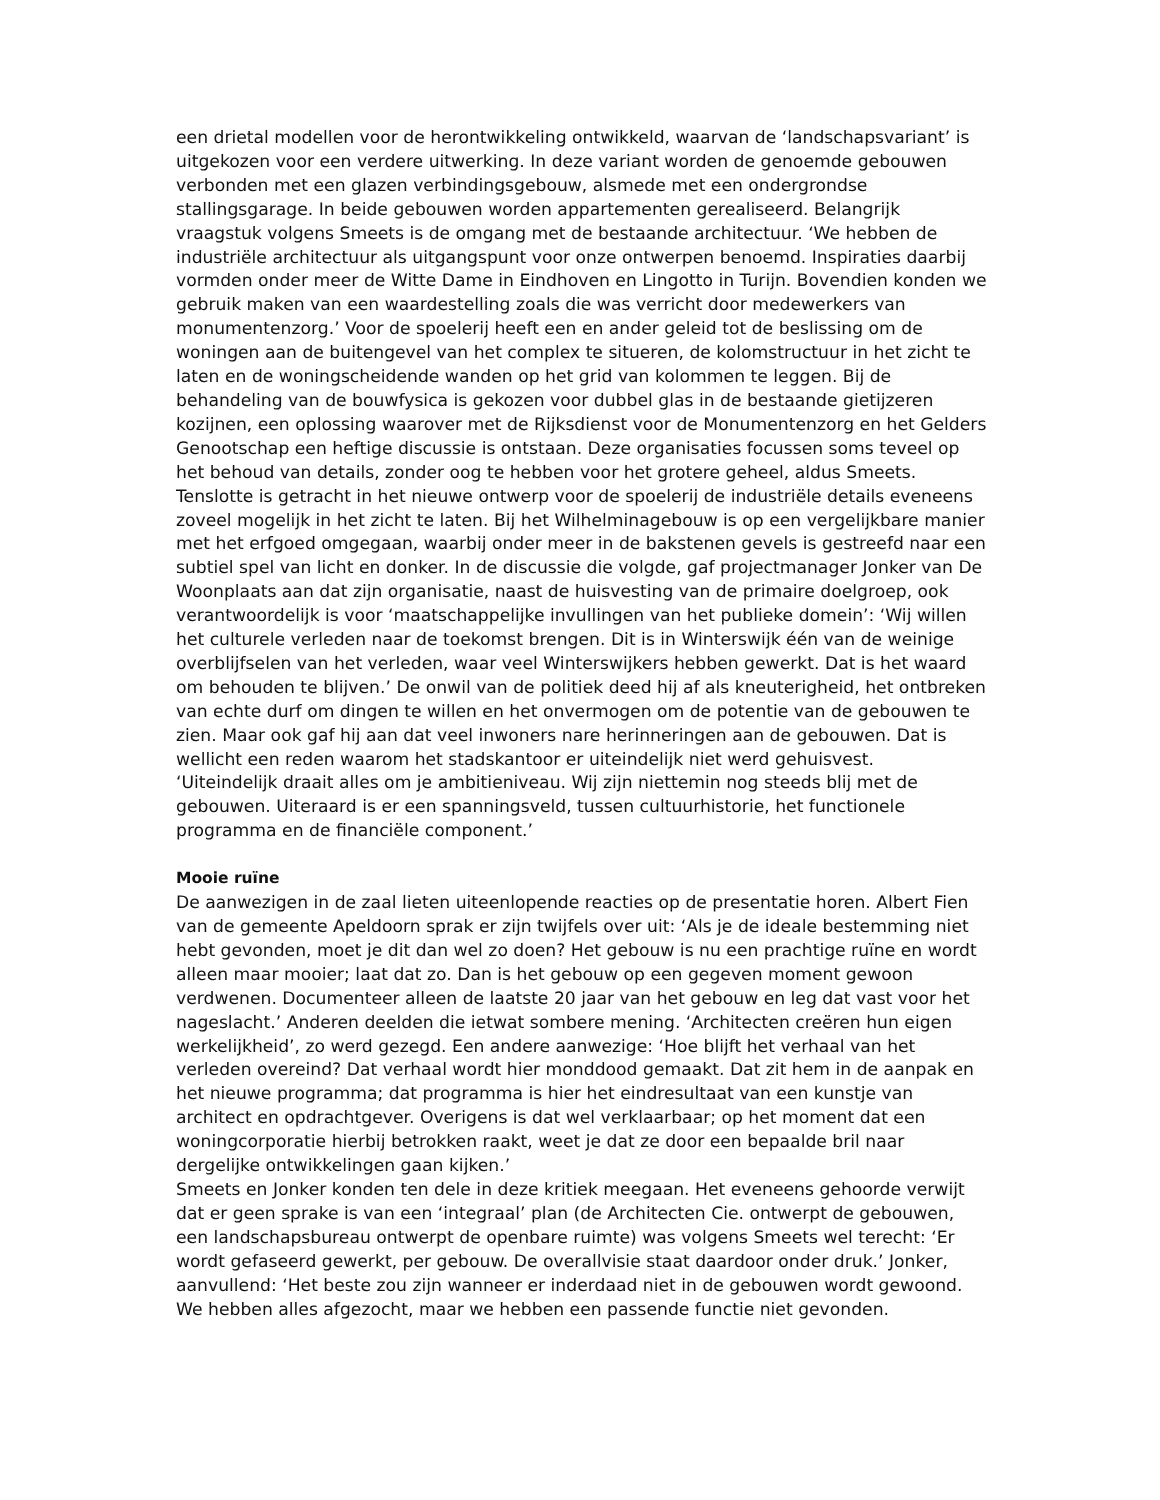een drietal modellen voor de herontwikkeling ontwikkeld, waarvan de ‘landschapsvariant’ is uitgekozen voor een verdere uitwerking. In deze variant worden de genoemde gebouwen verbonden met een glazen verbindingsgebouw, alsmede met een ondergrondse stallingsgarage. In beide gebouwen worden appartementen gerealiseerd. Belangrijk vraagstuk volgens Smeets is de omgang met de bestaande architectuur. ‘We hebben de industriële architectuur als uitgangspunt voor onze ontwerpen benoemd. Inspiraties daarbij vormden onder meer de Witte Dame in Eindhoven en Lingotto in Turijn. Bovendien konden we gebruik maken van een waardestelling zoals die was verricht door medewerkers van monumentenzorg.’ Voor de spoelerij heeft een en ander geleid tot de beslissing om de woningen aan de buitengevel van het complex te situeren, de kolomstructuur in het zicht te laten en de woningscheidende wanden op het grid van kolommen te leggen. Bij de behandeling van de bouwfysica is gekozen voor dubbel glas in de bestaande gietijzeren kozijnen, een oplossing waarover met de Rijksdienst voor de Monumentenzorg en het Gelders Genootschap een heftige discussie is ontstaan. Deze organisaties focussen soms teveel op het behoud van details, zonder oog te hebben voor het grotere geheel, aldus Smeets. Tenslotte is getracht in het nieuwe ontwerp voor de spoelerij de industriële details eveneens zoveel mogelijk in het zicht te laten. Bij het Wilhelminagebouw is op een vergelijkbare manier met het erfgoed omgegaan, waarbij onder meer in de bakstenen gevels is gestreefd naar een subtiel spel van licht en donker. In de discussie die volgde, gaf projectmanager Jonker van De Woonplaats aan dat zijn organisatie, naast de huisvesting van de primaire doelgroep, ook verantwoordelijk is voor ‘maatschappelijke invullingen van het publieke domein’: ‘Wij willen het culturele verleden naar de toekomst brengen. Dit is in Winterswijk één van de weinige overblijfselen van het verleden, waar veel Winterswijkers hebben gewerkt. Dat is het waard om behouden te blijven.’ De onwil van de politiek deed hij af als kneuterigheid, het ontbreken van echte durf om dingen te willen en het onvermogen om de potentie van de gebouwen te zien. Maar ook gaf hij aan dat veel inwoners nare herinneringen aan de gebouwen. Dat is wellicht een reden waarom het stadskantoor er uiteindelijk niet werd gehuisvest.
‘Uiteindelijk draait alles om je ambitieniveau. Wij zijn niettemin nog steeds blij met de gebouwen. Uiteraard is er een spanningsveld, tussen cultuurhistorie, het functionele programma en de financiële component.’
Mooie ruïne
De aanwezigen in de zaal lieten uiteenlopende reacties op de presentatie horen. Albert Fien van de gemeente Apeldoorn sprak er zijn twijfels over uit: ‘Als je de ideale bestemming niet hebt gevonden, moet je dit dan wel zo doen? Het gebouw is nu een prachtige ruïne en wordt alleen maar mooier; laat dat zo. Dan is het gebouw op een gegeven moment gewoon verdwenen. Documenteer alleen de laatste 20 jaar van het gebouw en leg dat vast voor het nageslacht.’ Anderen deelden die ietwat sombere mening. ‘Architecten creëren hun eigen werkelijkheid’, zo werd gezegd. Een andere aanwezige: ‘Hoe blijft het verhaal van het verleden overeind? Dat verhaal wordt hier monddood gemaakt. Dat zit hem in de aanpak en het nieuwe programma; dat programma is hier het eindresultaat van een kunstje van architect en opdrachtgever. Overigens is dat wel verklaarbaar; op het moment dat een woningcorporatie hierbij betrokken raakt, weet je dat ze door een bepaalde bril naar dergelijke ontwikkelingen gaan kijken.’
Smeets en Jonker konden ten dele in deze kritiek meegaan. Het eveneens gehoorde verwijt dat er geen sprake is van een ‘integraal’ plan (de Architecten Cie. ontwerpt de gebouwen, een landschapsbureau ontwerpt de openbare ruimte) was volgens Smeets wel terecht: ‘Er wordt gefaseerd gewerkt, per gebouw. De overallvisie staat daardoor onder druk.’ Jonker, aanvullend: ‘Het beste zou zijn wanneer er inderdaad niet in de gebouwen wordt gewoond. We hebben alles afgezocht, maar we hebben een passende functie niet gevonden.